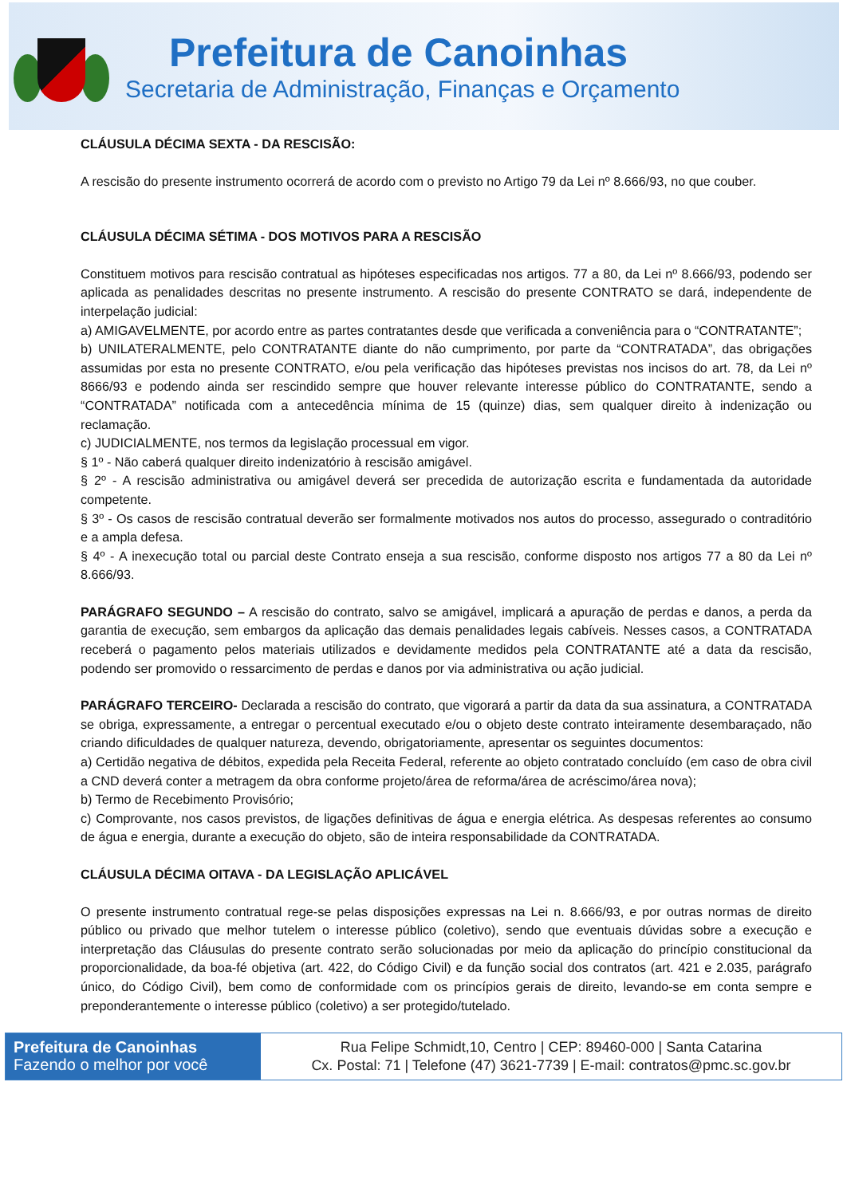Prefeitura de Canoinhas
Secretaria de Administração, Finanças e Orçamento
CLÁUSULA DÉCIMA SEXTA - DA RESCISÃO:
A rescisão do presente instrumento ocorrerá de acordo com o previsto no Artigo 79 da Lei nº 8.666/93, no que couber.
CLÁUSULA DÉCIMA SÉTIMA - DOS MOTIVOS PARA A RESCISÃO
Constituem motivos para rescisão contratual as hipóteses especificadas nos artigos. 77 a 80, da Lei nº 8.666/93, podendo ser aplicada as penalidades descritas no presente instrumento. A rescisão do presente CONTRATO se dará, independente de interpelação judicial:
a) AMIGAVELMENTE, por acordo entre as partes contratantes desde que verificada a conveniência para o “CONTRATANTE”;
b) UNILATERALMENTE, pelo CONTRATANTE diante do não cumprimento, por parte da “CONTRATADA”, das obrigações assumidas por esta no presente CONTRATO, e/ou pela verificação das hipóteses previstas nos incisos do art. 78, da Lei nº 8666/93 e podendo ainda ser rescindido sempre que houver relevante interesse público do CONTRATANTE, sendo a “CONTRATADA” notificada com a antecedência mínima de 15 (quinze) dias, sem qualquer direito à indenização ou reclamação.
c) JUDICIALMENTE, nos termos da legislação processual em vigor.
§ 1º - Não caberá qualquer direito indenizatório à rescisão amigável.
§ 2º - A rescisão administrativa ou amigável deverá ser precedida de autorização escrita e fundamentada da autoridade competente.
§ 3º - Os casos de rescisão contratual deverão ser formalmente motivados nos autos do processo, assegurado o contraditório e a ampla defesa.
§ 4º - A inexecução total ou parcial deste Contrato enseja a sua rescisão, conforme disposto nos artigos 77 a 80 da Lei nº 8.666/93.
PARÁGRAFO SEGUNDO – A rescisão do contrato, salvo se amigável, implicará a apuração de perdas e danos, a perda da garantia de execução, sem embargos da aplicação das demais penalidades legais cabíveis. Nesses casos, a CONTRATADA receberá o pagamento pelos materiais utilizados e devidamente medidos pela CONTRATANTE até a data da rescisão, podendo ser promovido o ressarcimento de perdas e danos por via administrativa ou ação judicial.
PARÁGRAFO TERCEIRO- Declarada a rescisão do contrato, que vigorará a partir da data da sua assinatura, a CONTRATADA se obriga, expressamente, a entregar o percentual executado e/ou o objeto deste contrato inteiramente desembaraçado, não criando dificuldades de qualquer natureza, devendo, obrigatoriamente, apresentar os seguintes documentos:
a) Certidão negativa de débitos, expedida pela Receita Federal, referente ao objeto contratado concluído (em caso de obra civil a CND deverá conter a metragem da obra conforme projeto/área de reforma/área de acréscimo/área nova);
b) Termo de Recebimento Provisório;
c) Comprovante, nos casos previstos, de ligações definitivas de água e energia elétrica. As despesas referentes ao consumo de água e energia, durante a execução do objeto, são de inteira responsabilidade da CONTRATADA.
CLÁUSULA DÉCIMA OITAVA - DA LEGISLAÇÃO APLICÁVEL
O presente instrumento contratual rege-se pelas disposições expressas na Lei n. 8.666/93, e por outras normas de direito público ou privado que melhor tutelem o interesse público (coletivo), sendo que eventuais dúvidas sobre a execução e interpretação das Cláusulas do presente contrato serão solucionadas por meio da aplicação do princípio constitucional da proporcionalidade, da boa-fé objetiva (art. 422, do Código Civil) e da função social dos contratos (art. 421 e 2.035, parágrafo único, do Código Civil), bem como de conformidade com os princípios gerais de direito, levando-se em conta sempre e preponderantemente o interesse público (coletivo) a ser protegido/tutelado.
Prefeitura de Canoinhas
Fazendo o melhor por você
Rua Felipe Schmidt,10, Centro | CEP: 89460-000 | Santa Catarina
Cx. Postal: 71 | Telefone (47) 3621-7739 | E-mail: contratos@pmc.sc.gov.br